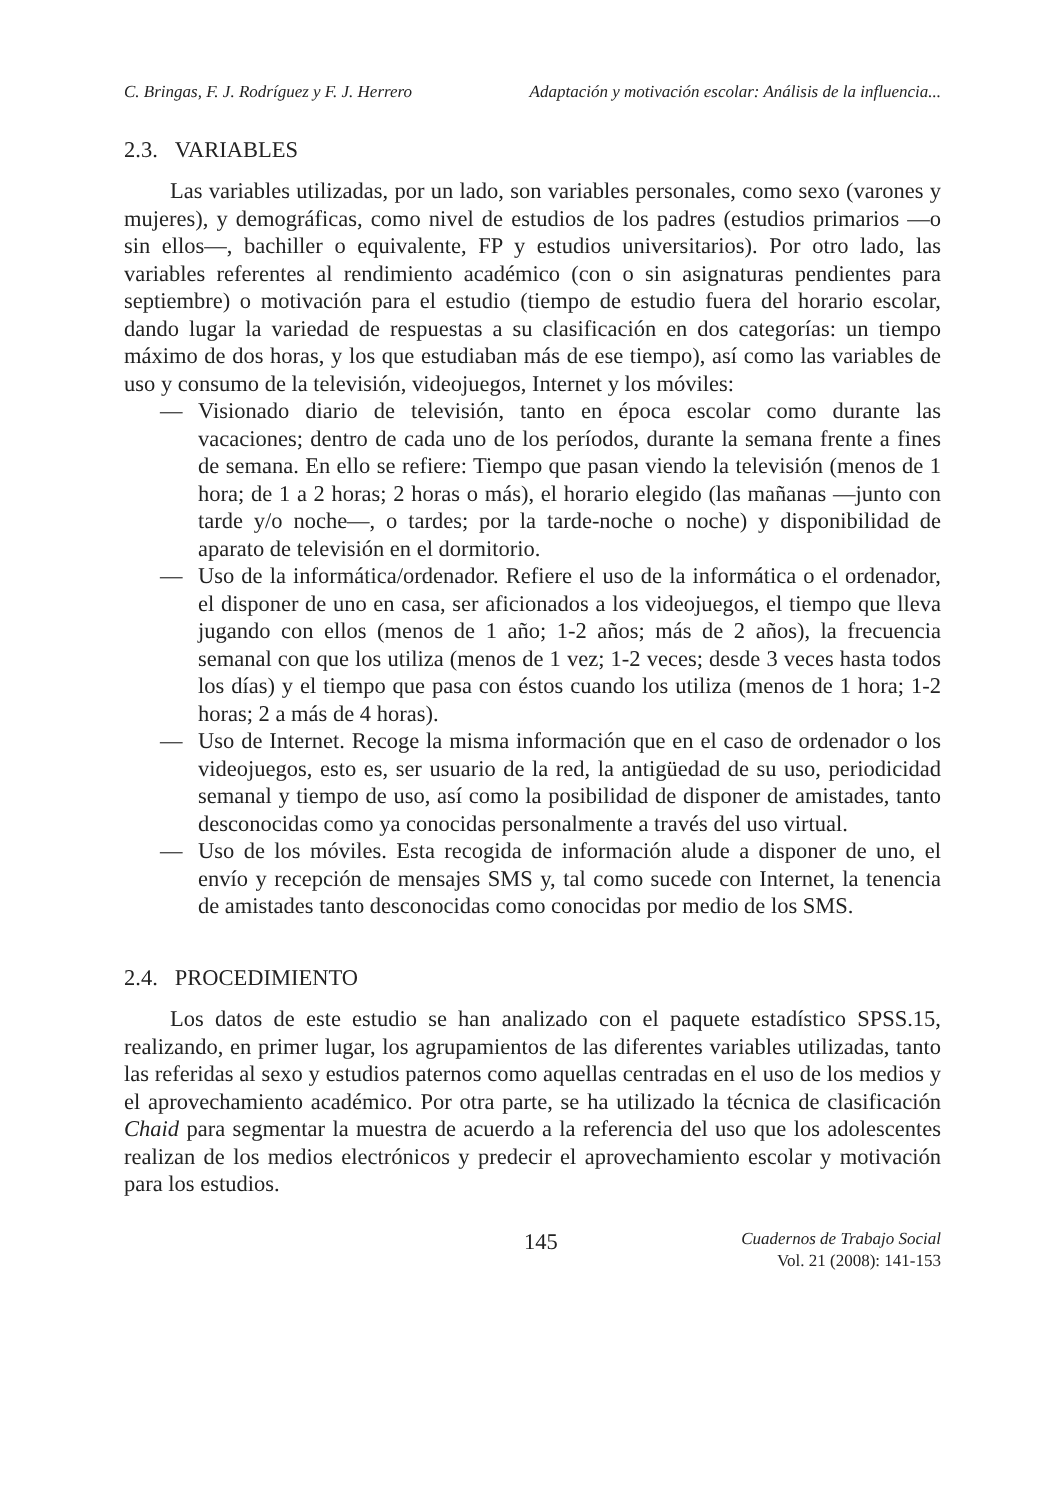C. Bringas, F. J. Rodríguez y F. J. Herrero Adaptación y motivación escolar: Análisis de la influencia...
2.3. VARIABLES
Las variables utilizadas, por un lado, son variables personales, como sexo (varones y mujeres), y demográficas, como nivel de estudios de los padres (estudios primarios —o sin ellos—, bachiller o equivalente, FP y estudios universitarios). Por otro lado, las variables referentes al rendimiento académico (con o sin asignaturas pendientes para septiembre) o motivación para el estudio (tiempo de estudio fuera del horario escolar, dando lugar la variedad de respuestas a su clasificación en dos categorías: un tiempo máximo de dos horas, y los que estudiaban más de ese tiempo), así como las variables de uso y consumo de la televisión, videojuegos, Internet y los móviles:
— Visionado diario de televisión, tanto en época escolar como durante las vacaciones; dentro de cada uno de los períodos, durante la semana frente a fines de semana. En ello se refiere: Tiempo que pasan viendo la televisión (menos de 1 hora; de 1 a 2 horas; 2 horas o más), el horario elegido (las mañanas —junto con tarde y/o noche—, o tardes; por la tarde-noche o noche) y disponibilidad de aparato de televisión en el dormitorio.
— Uso de la informática/ordenador. Refiere el uso de la informática o el ordenador, el disponer de uno en casa, ser aficionados a los videojuegos, el tiempo que lleva jugando con ellos (menos de 1 año; 1-2 años; más de 2 años), la frecuencia semanal con que los utiliza (menos de 1 vez; 1-2 veces; desde 3 veces hasta todos los días) y el tiempo que pasa con éstos cuando los utiliza (menos de 1 hora; 1-2 horas; 2 a más de 4 horas).
— Uso de Internet. Recoge la misma información que en el caso de ordenador o los videojuegos, esto es, ser usuario de la red, la antigüedad de su uso, periodicidad semanal y tiempo de uso, así como la posibilidad de disponer de amistades, tanto desconocidas como ya conocidas personalmente a través del uso virtual.
— Uso de los móviles. Esta recogida de información alude a disponer de uno, el envío y recepción de mensajes SMS y, tal como sucede con Internet, la tenencia de amistades tanto desconocidas como conocidas por medio de los SMS.
2.4. PROCEDIMIENTO
Los datos de este estudio se han analizado con el paquete estadístico SPSS.15, realizando, en primer lugar, los agrupamientos de las diferentes variables utilizadas, tanto las referidas al sexo y estudios paternos como aquellas centradas en el uso de los medios y el aprovechamiento académico. Por otra parte, se ha utilizado la técnica de clasificación Chaid para segmentar la muestra de acuerdo a la referencia del uso que los adolescentes realizan de los medios electrónicos y predecir el aprovechamiento escolar y motivación para los estudios.
145
Cuadernos de Trabajo Social
Vol. 21 (2008): 141-153